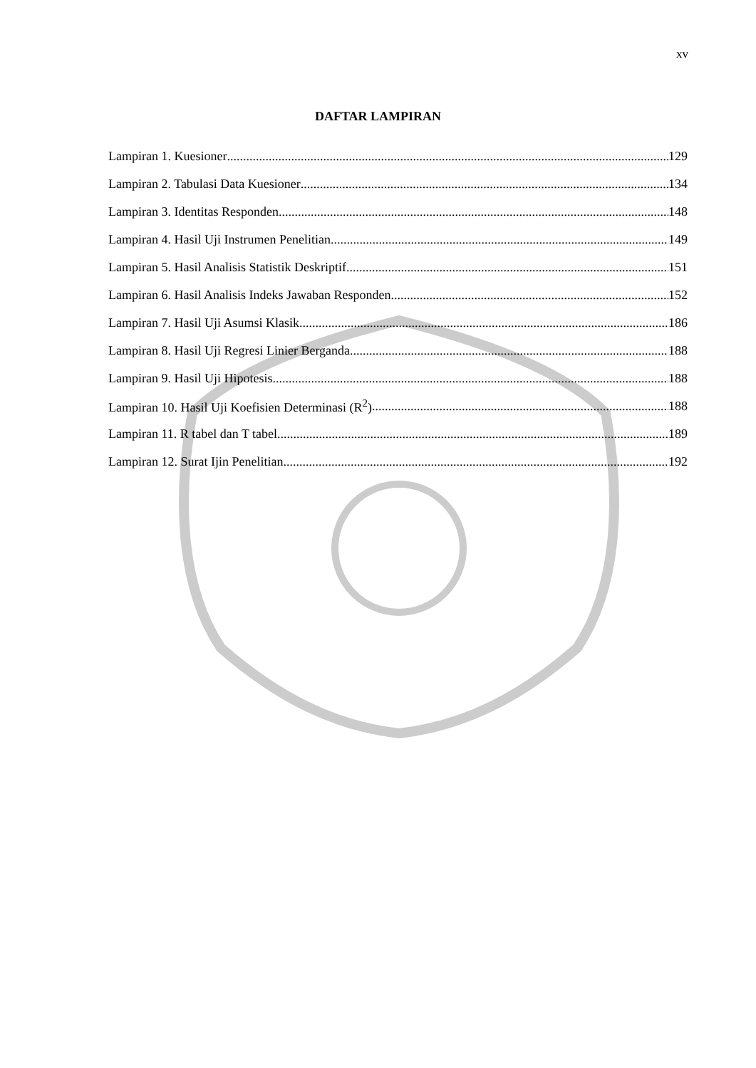xv
DAFTAR LAMPIRAN
Lampiran 1. Kuesioner 129
Lampiran 2. Tabulasi Data Kuesioner 134
Lampiran 3. Identitas Responden 148
Lampiran 4. Hasil Uji Instrumen Penelitian 149
Lampiran 5. Hasil Analisis Statistik Deskriptif 151
Lampiran 6. Hasil Analisis Indeks Jawaban Responden 152
Lampiran 7. Hasil Uji Asumsi Klasik 186
Lampiran 8. Hasil Uji Regresi Linier Berganda 188
Lampiran 9. Hasil Uji Hipotesis 188
Lampiran 10. Hasil Uji Koefisien Determinasi (R<sup>2</sup>) 188
Lampiran 11. R tabel dan T tabel 189
Lampiran 12. Surat Ijin Penelitian 192